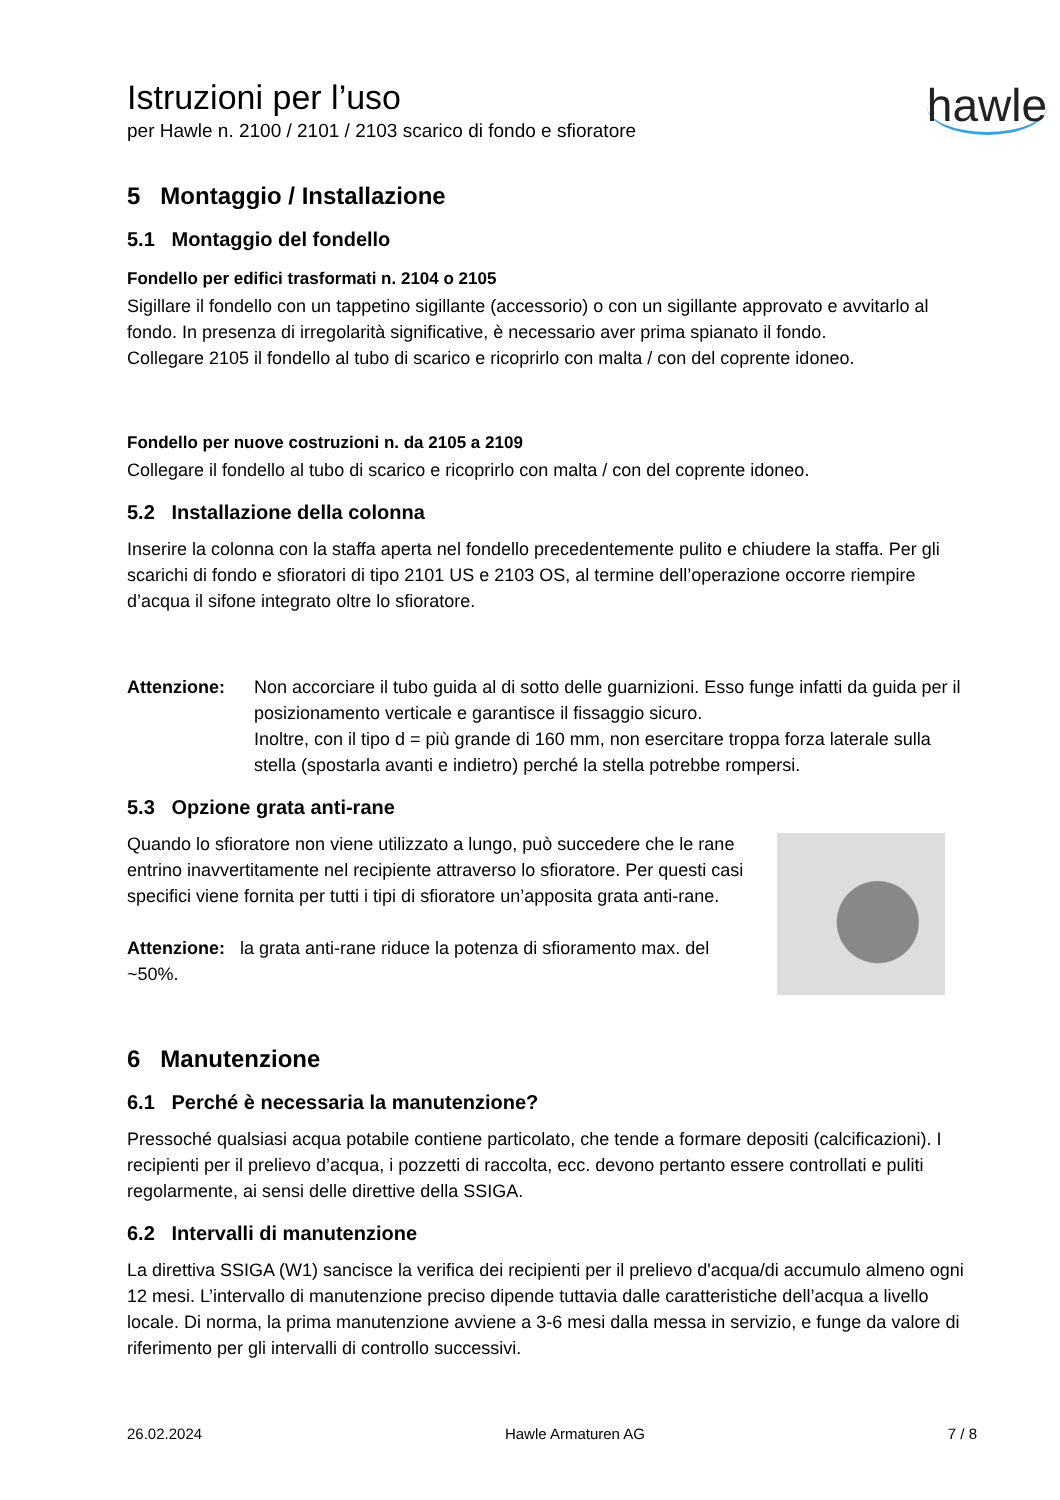Istruzioni per l’uso
per Hawle n. 2100 / 2101 / 2103 scarico di fondo e sfioratore
hawle
5 Montaggio / Installazione
5.1 Montaggio del fondello
Fondello per edifici trasformati n. 2104 o 2105
Sigillare il fondello con un tappetino sigillante (accessorio) o con un sigillante approvato e avvitarlo al fondo. In presenza di irregolarità significative, è necessario aver prima spianato il fondo.
Collegare 2105 il fondello al tubo di scarico e ricoprirlo con malta / con del coprente idoneo.
Fondello per nuove costruzioni n. da 2105 a 2109
Collegare il fondello al tubo di scarico e ricoprirlo con malta / con del coprente idoneo.
5.2 Installazione della colonna
Inserire la colonna con la staffa aperta nel fondello precedentemente pulito e chiudere la staffa. Per gli scarichi di fondo e sfioratori di tipo 2101 US e 2103 OS, al termine dell’operazione occorre riempire d’acqua il sifone integrato oltre lo sfioratore.
Attenzione: Non accorciare il tubo guida al di sotto delle guarnizioni. Esso funge infatti da guida per il posizionamento verticale e garantisce il fissaggio sicuro.
Inoltre, con il tipo d = più grande di 160 mm, non esercitare troppa forza laterale sulla stella (spostarla avanti e indietro) perché la stella potrebbe rompersi.
5.3 Opzione grata anti-rane
Quando lo sfioratore non viene utilizzato a lungo, può succedere che le rane entrino inavvertitamente nel recipiente attraverso lo sfioratore. Per questi casi specifici viene fornita per tutti i tipi di sfioratore un’apposita grata anti-rane.
Attenzione: la grata anti-rane riduce la potenza di sfioramento max. del ~50%.
6 Manutenzione
6.1 Perché è necessaria la manutenzione?
Pressoché qualsiasi acqua potabile contiene particolato, che tende a formare depositi (calcificazioni). I recipienti per il prelievo d’acqua, i pozzetti di raccolta, ecc. devono pertanto essere controllati e puliti regolarmente, ai sensi delle direttive della SSIGA.
6.2 Intervalli di manutenzione
La direttiva SSIGA (W1) sancisce la verifica dei recipienti per il prelievo d'acqua/di accumulo almeno ogni 12 mesi. L’intervallo di manutenzione preciso dipende tuttavia dalle caratteristiche dell’acqua a livello locale. Di norma, la prima manutenzione avviene a 3-6 mesi dalla messa in servizio, e funge da valore di riferimento per gli intervalli di controllo successivi.
26.02.2024 Hawle Armaturen AG 7 / 8